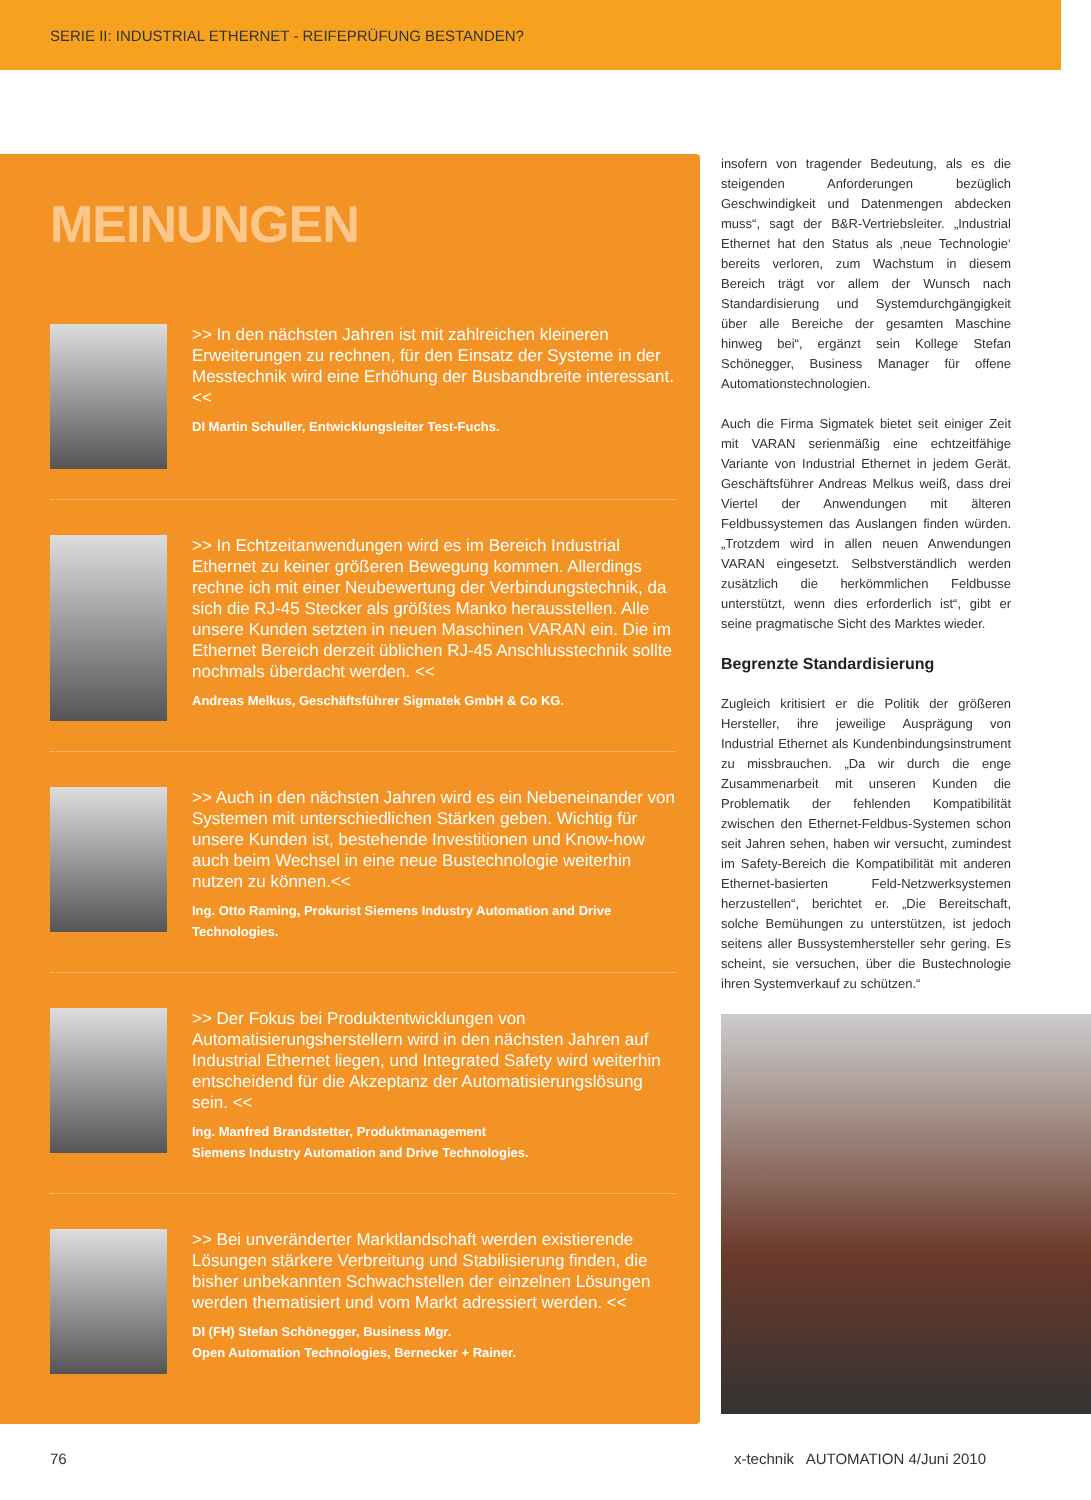SERIE II: INDUSTRIAL ETHERNET - REIFEPRÜFUNG BESTANDEN?
MEINUNGEN
>> In den nächsten Jahren ist mit zahlreichen kleineren Erweiterungen zu rechnen, für den Einsatz der Systeme in der Messtechnik wird eine Erhöhung der Busbandbreite interessant. <<
DI Martin Schuller, Entwicklungsleiter Test-Fuchs.
>> In Echtzeitanwendungen wird es im Bereich Industrial Ethernet zu keiner größeren Bewegung kommen. Allerdings rechne ich mit einer Neubewertung der Verbindungstechnik, da sich die RJ-45 Stecker als größtes Manko herausstellen. Alle unsere Kunden setzten in neuen Maschinen VARAN ein. Die im Ethernet Bereich derzeit üblichen RJ-45 Anschlusstechnik sollte nochmals überdacht werden. <<
Andreas Melkus, Geschäftsführer Sigmatek GmbH & Co KG.
>> Auch in den nächsten Jahren wird es ein Nebeneinander von Systemen mit unterschiedlichen Stärken geben. Wichtig für unsere Kunden ist, bestehende Investitionen und Know-how auch beim Wechsel in eine neue Bustechnologie weiterhin nutzen zu können.<<
Ing. Otto Raming, Prokurist Siemens Industry Automation and Drive Technologies.
>> Der Fokus bei Produktentwicklungen von Automatisierungsherstellern wird in den nächsten Jahren auf Industrial Ethernet liegen, und Integrated Safety wird weiterhin entscheidend für die Akzeptanz der Automatisierungslösung sein. <<
Ing. Manfred Brandstetter, Produktmanagement
Siemens Industry Automation and Drive Technologies.
>> Bei unveränderter Marktlandschaft werden existierende Lösungen stärkere Verbreitung und Stabilisierung finden, die bisher unbekannten Schwachstellen der einzelnen Lösungen werden thematisiert und vom Markt adressiert werden. <<
DI (FH) Stefan Schönegger, Business Mgr.
Open Automation Technologies, Bernecker + Rainer.
insofern von tragender Bedeutung, als es die steigenden Anforderungen bezüglich Geschwindigkeit und Datenmengen abdecken muss“, sagt der B&R-Vertriebsleiter. „Industrial Ethernet hat den Status als ‚neue Technologie‘ bereits verloren, zum Wachstum in diesem Bereich trägt vor allem der Wunsch nach Standardisierung und Systemdurchgängigkeit über alle Bereiche der gesamten Maschine hinweg bei“, ergänzt sein Kollege Stefan Schönegger, Business Manager für offene Automationstechnologien.
Auch die Firma Sigmatek bietet seit einiger Zeit mit VARAN serienmäßig eine echtzeitfähige Variante von Industrial Ethernet in jedem Gerät. Geschäftsführer Andreas Melkus weiß, dass drei Viertel der Anwendungen mit älteren Feldbussystemen das Auslangen finden würden. „Trotzdem wird in allen neuen Anwendungen VARAN eingesetzt. Selbstverständlich werden zusätzlich die herkömmlichen Feldbusse unterstützt, wenn dies erforderlich ist“, gibt er seine pragmatische Sicht des Marktes wieder.
Begrenzte Standardisierung
Zugleich kritisiert er die Politik der größeren Hersteller, ihre jeweilige Ausprägung von Industrial Ethernet als Kundenbindungsinstrument zu missbrauchen. „Da wir durch die enge Zusammenarbeit mit unseren Kunden die Problematik der fehlenden Kompatibilität zwischen den Ethernet-Feldbus-Systemen schon seit Jahren sehen, haben wir versucht, zumindest im Safety-Bereich die Kompatibilität mit anderen Ethernet-basierten Feld-Netzwerksystemen herzustellen“, berichtet er. „Die Bereitschaft, solche Bemühungen zu unterstützen, ist jedoch seitens aller Bussystemhersteller sehr gering. Es scheint, sie versuchen, über die Bustechnologie ihren Systemverkauf zu schützen.“
76 x-technik AUTOMATION 4/Juni 2010